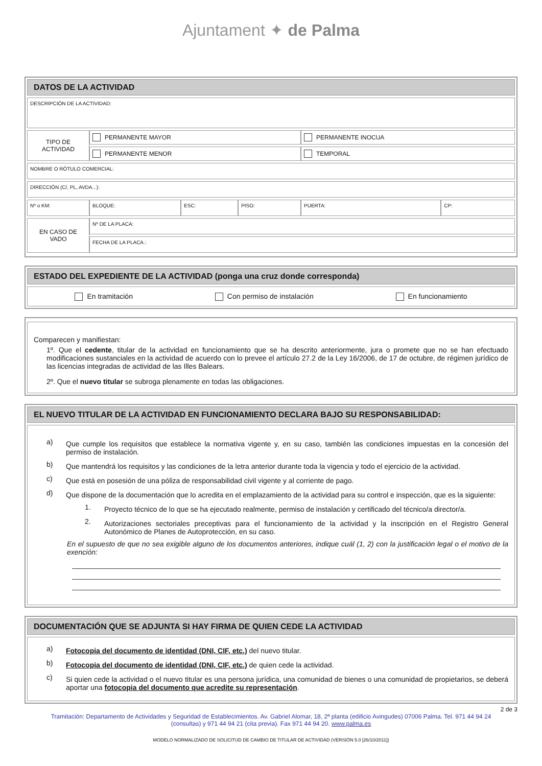Ajuntament ✦ de Palma
DATOS DE LA ACTIVIDAD
| DESCRIPCIÓN DE LA ACTIVIDAD: | | | | | |
| TIPO DE ACTIVIDAD | PERMANENTE MAYOR | | | PERMANENTE INOCUA | |
| | PERMANENTE MENOR | | | TEMPORAL | |
| NOMBRE O RÓTULO COMERCIAL: | | | | | |
| DIRECCIÓN (C/, PL, AVDA...): | | | | | |
| Nº o KM: | BLOQUE: | ESC: | PISO: | PUERTA: | CP: |
| EN CASO DE VADO | Nº DE LA PLACA: | | | | |
| | FECHA DE LA PLACA.: | | | | |
ESTADO DEL EXPEDIENTE DE LA ACTIVIDAD (ponga una cruz donde corresponda)
En tramitación Con permiso de instalación En funcionamiento
Comparecen y manifiestan:
1º. Que el cedente, titular de la actividad en funcionamiento que se ha descrito anteriormente, jura o promete que no se han efectuado modificaciones sustanciales en la actividad de acuerdo con lo prevee el artículo 27.2 de la Ley 16/2006, de 17 de octubre, de régimen jurídico de las licencias integradas de actividad de las Illes Balears.
2º. Que el nuevo titular se subroga plenamente en todas las obligaciones.
EL NUEVO TITULAR DE LA ACTIVIDAD EN FUNCIONAMIENTO DECLARA BAJO SU RESPONSABILIDAD:
a)
Que cumple los requisitos que establece la normativa vigente y, en su caso, también las condiciones impuestas en la concesión del permiso de instalación.
b)
Que mantendrá los requisitos y las condiciones de la letra anterior durante toda la vigencia y todo el ejercicio de la actividad.
c)
Que está en posesión de una póliza de responsabilidad civil vigente y al corriente de pago.
d)
Que dispone de la documentación que lo acredita en el emplazamiento de la actividad para su control e inspección, que es la siguiente:
1.
Proyecto técnico de lo que se ha ejecutado realmente, permiso de instalación y certificado del técnico/a director/a.
2.
Autorizaciones sectoriales preceptivas para el funcionamiento de la actividad y la inscripción en el Registro General Autonómico de Planes de Autoprotección, en su caso.
En el supuesto de que no sea exigible alguno de los documentos anteriores, indique cuál (1, 2) con la justificación legal o el motivo de la exención:
DOCUMENTACIÓN QUE SE ADJUNTA SI HAY FIRMA DE QUIEN CEDE LA ACTIVIDAD
a)
Fotocopia del documento de identidad (DNI, CIF, etc.) del nuevo titular.
b)
Fotocopia del documento de identidad (DNI, CIF, etc.) de quien cede la actividad.
c)
Si quien cede la actividad o el nuevo titular es una persona jurídica, una comunidad de bienes o una comunidad de propietarios, se deberá aportar una fotocopia del documento que acredite su representación.
2 de 3
Tramitación: Departamento de Actividades y Seguridad de Establecimientos. Av. Gabriel Alomar, 18, 2ª planta (edificio Avingudes) 07006 Palma. Tel. 971 44 94 24 (consultas) y 971 44 94 21 (cita previa). Fax 971 44 94 20. www.palma.es
MODELO NORMALIZADO DE SOLICITUD DE CAMBIO DE TITULAR DE ACTIVIDAD (VERSIÓN 5.0 [26/10/2011])